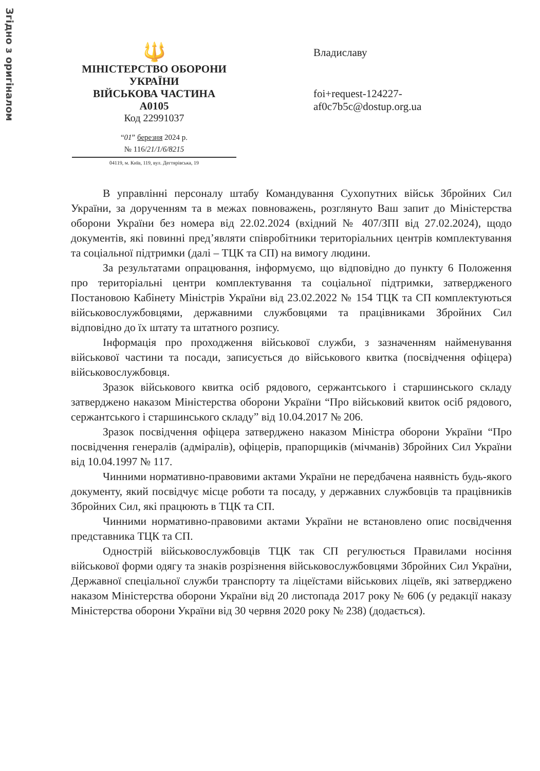Згідно з оригіналом
🔱
МІНІСТЕРСТВО ОБОРОНИ
УКРАЇНИ
ВІЙСЬКОВА ЧАСТИНА
А0105
Код 22991037
“01” березня 2024 р.
№ 116/21/1/6/8215
04119, м. Київ, 119, вул. Дегтярівська, 19
Владиславу
foi+request-124227-
af0c7b5c@dostup.org.ua
В управлінні персоналу штабу Командування Сухопутних військ Збройних Сил України, за дорученням та в межах повноважень, розглянуто Ваш запит до Міністерства оборони України без номера від 22.02.2024 (вхідний № 407/ЗПІ від 27.02.2024), щодо документів, які повинні пред’являти співробітники територіальних центрів комплектування та соціальної підтримки (далі – ТЦК та СП) на вимогу людини.
За результатами опрацювання, інформуємо, що відповідно до пункту 6 Положення про територіальні центри комплектування та соціальної підтримки, затвердженого Постановою Кабінету Міністрів України від 23.02.2022 № 154 ТЦК та СП комплектуються військовослужбовцями, державними службовцями та працівниками Збройних Сил відповідно до їх штату та штатного розпису.
Інформація про проходження військової служби, з зазначенням найменування військової частини та посади, записується до військового квитка (посвідчення офіцера) військовослужбовця.
Зразок військового квитка осіб рядового, сержантського і старшинського складу затверджено наказом Міністерства оборони України “Про військовий квиток осіб рядового, сержантського і старшинського складу” від 10.04.2017 № 206.
Зразок посвідчення офіцера затверджено наказом Міністра оборони України “Про посвідчення генералів (адміралів), офіцерів, прапорщиків (мічманів) Збройних Сил України від 10.04.1997 № 117.
Чинними нормативно-правовими актами України не передбачена наявність будь-якого документу, який посвідчує місце роботи та посаду, у державних службовців та працівників Збройних Сил, які працюють в ТЦК та СП.
Чинними нормативно-правовими актами України не встановлено опис посвідчення представника ТЦК та СП.
Однострій військовослужбовців ТЦК так СП регулюється Правилами носіння військової форми одягу та знаків розрізнення військовослужбовцями Збройних Сил України, Державної спеціальної служби транспорту та ліцеїстами військових ліцеїв, які затверджено наказом Міністерства оборони України від 20 листопада 2017 року № 606 (у редакції наказу Міністерства оборони України від 30 червня 2020 року № 238) (додається).